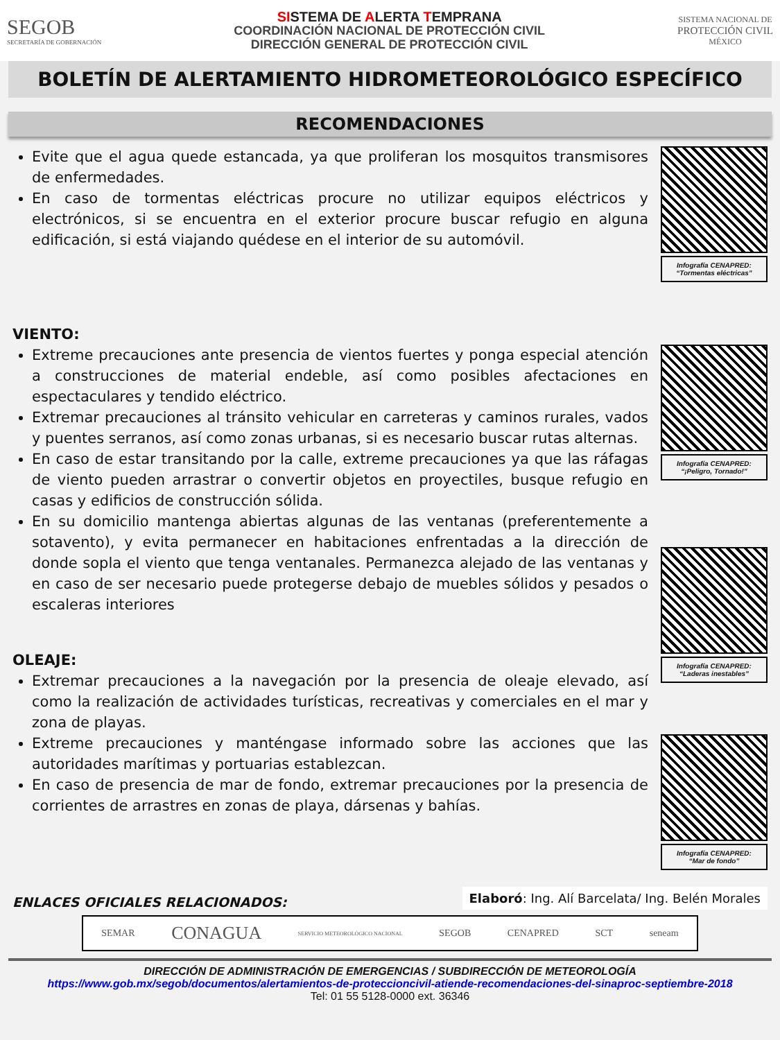SEGOB
SECRETARÍA DE GOBERNACIÓN
SISTEMA DE ALERTA TEMPRANA
COORDINACIÓN NACIONAL DE PROTECCIÓN CIVIL
DIRECCIÓN GENERAL DE PROTECCIÓN CIVIL
SISTEMA NACIONAL DE
PROTECCIÓN CIVIL
MÉXICO
BOLETÍN DE ALERTAMIENTO HIDROMETEOROLÓGICO ESPECÍFICO
RECOMENDACIONES
Evite que el agua quede estancada, ya que proliferan los mosquitos transmisores de enfermedades.
En caso de tormentas eléctricas procure no utilizar equipos eléctricos y electrónicos, si se encuentra en el exterior procure buscar refugio en alguna edificación, si está viajando quédese en el interior de su automóvil.
Infografía CENAPRED:
“Tormentas eléctricas”
VIENTO:
Extreme precauciones ante presencia de vientos fuertes y ponga especial atención a construcciones de material endeble, así como posibles afectaciones en espectaculares y tendido eléctrico.
Extremar precauciones al tránsito vehicular en carreteras y caminos rurales, vados y puentes serranos, así como zonas urbanas, si es necesario buscar rutas alternas.
En caso de estar transitando por la calle, extreme precauciones ya que las ráfagas de viento pueden arrastrar o convertir objetos en proyectiles, busque refugio en casas y edificios de construcción sólida.
En su domicilio mantenga abiertas algunas de las ventanas (preferentemente a sotavento), y evita permanecer en habitaciones enfrentadas a la dirección de donde sopla el viento que tenga ventanales. Permanezca alejado de las ventanas y en caso de ser necesario puede protegerse debajo de muebles sólidos y pesados o escaleras interiores
OLEAJE:
Extremar precauciones a la navegación por la presencia de oleaje elevado, así como la realización de actividades turísticas, recreativas y comerciales en el mar y zona de playas.
Extreme precauciones y manténgase informado sobre las acciones que las autoridades marítimas y portuarias establezcan.
En caso de presencia de mar de fondo, extremar precauciones por la presencia de corrientes de arrastres en zonas de playa, dársenas y bahías.
Infografía CENAPRED:
“¡Peligro, Tornado!”
Infografía CENAPRED:
“Laderas inestables”
Infografía CENAPRED:
“Mar de fondo”
ENLACES OFICIALES RELACIONADOS:
Elaboró: Ing. Alí Barcelata/ Ing. Belén Morales
SEMAR CONAGUA SERVICIO METEOROLÓGICO NACIONAL SEGOB CENAPRED SCT seneam
DIRECCIÓN DE ADMINISTRACIÓN DE EMERGENCIAS / SUBDIRECCIÓN DE METEOROLOGÍA
https://www.gob.mx/segob/documentos/alertamientos-de-proteccioncivil-atiende-recomendaciones-del-sinaproc-septiembre-2018
Tel: 01 55 5128-0000 ext. 36346